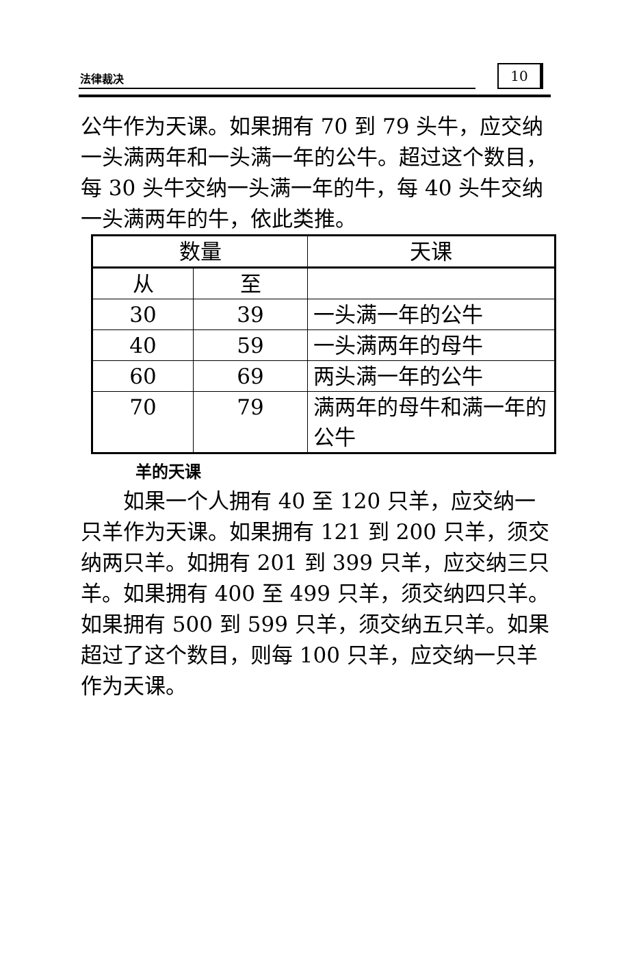法律裁决 10
公牛作为天课。如果拥有 70 到 79 头牛，应交纳一头满两年和一头满一年的公牛。超过这个数目，每 30 头牛交纳一头满一年的牛，每 40 头牛交纳一头满两年的牛，依此类推。
| 数量 | | 天课 |
| 从 | 至 | |
| 30 | 39 | 一头满一年的公牛 |
| 40 | 59 | 一头满两年的母牛 |
| 60 | 69 | 两头满一年的公牛 |
| 70 | 79 | 满两年的母牛和满一年的公牛 |
羊的天课
如果一个人拥有 40 至 120 只羊，应交纳一只羊作为天课。如果拥有 121 到 200 只羊，须交纳两只羊。如拥有 201 到 399 只羊，应交纳三只羊。如果拥有 400 至 499 只羊，须交纳四只羊。如果拥有 500 到 599 只羊，须交纳五只羊。如果超过了这个数目，则每 100 只羊，应交纳一只羊作为天课。